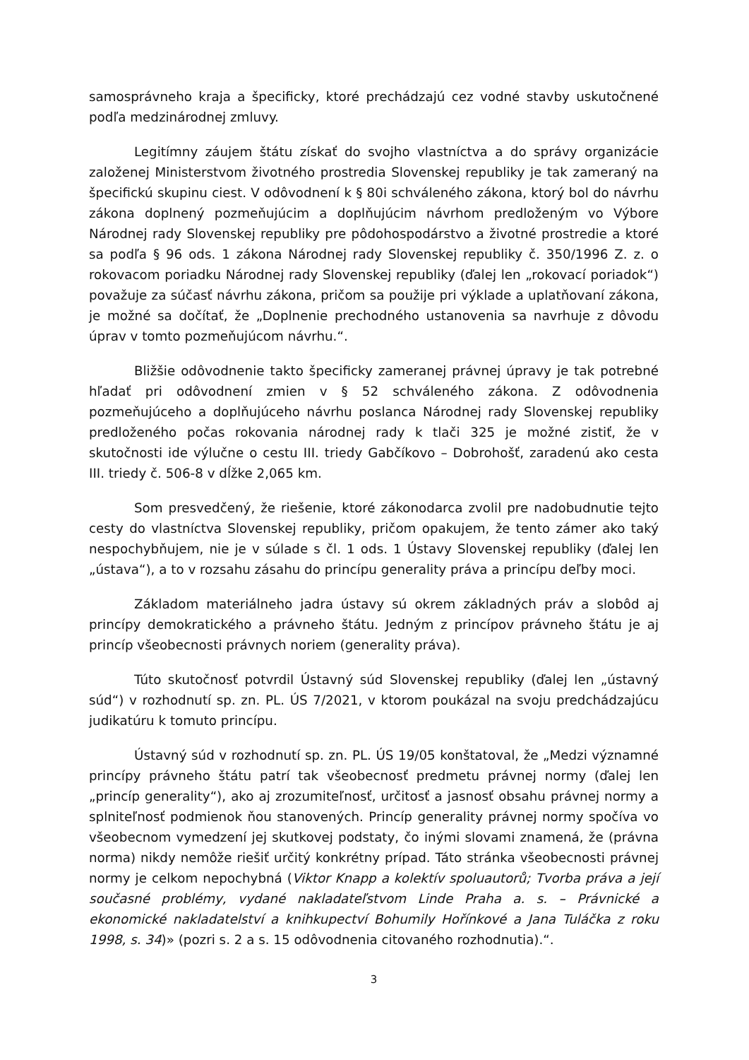samosprávneho kraja a špecificky, ktoré prechádzajú cez vodné stavby uskutočnené podľa medzinárodnej zmluvy.
Legitímny záujem štátu získať do svojho vlastníctva a do správy organizácie založenej Ministerstvom životného prostredia Slovenskej republiky je tak zameraný na špecifickú skupinu ciest. V odôvodnení k § 80i schváleného zákona, ktorý bol do návrhu zákona doplnený pozmeňujúcim a doplňujúcim návrhom predloženým vo Výbore Národnej rady Slovenskej republiky pre pôdohospodárstvo a životné prostredie a ktoré sa podľa § 96 ods. 1 zákona Národnej rady Slovenskej republiky č. 350/1996 Z. z. o rokovacom poriadku Národnej rady Slovenskej republiky (ďalej len „rokovací poriadok“) považuje za súčasť návrhu zákona, pričom sa použije pri výklade a uplatňovaní zákona, je možné sa dočítať, že „Doplnenie prechodného ustanovenia sa navrhuje z dôvodu úprav v tomto pozmeňujúcom návrhu.“.
Bližšie odôvodnenie takto špecificky zameranej právnej úpravy je tak potrebné hľadať pri odôvodnení zmien v § 52 schváleného zákona. Z odôvodnenia pozmeňujúceho a doplňujúceho návrhu poslanca Národnej rady Slovenskej republiky predloženého počas rokovania národnej rady k tlači 325 je možné zistiť, že v skutočnosti ide výlučne o cestu III. triedy Gabčíkovo – Dobrohošť, zaradenú ako cesta III. triedy č. 506-8 v dĺžke 2,065 km.
Som presvedčený, že riešenie, ktoré zákonodarca zvolil pre nadobudnutie tejto cesty do vlastníctva Slovenskej republiky, pričom opakujem, že tento zámer ako taký nespochybňujem, nie je v súlade s čl. 1 ods. 1 Ústavy Slovenskej republiky (ďalej len „ústava“), a to v rozsahu zásahu do princípu generality práva a princípu deľby moci.
Základom materiálneho jadra ústavy sú okrem základných práv a slobôd aj princípy demokratického a právneho štátu. Jedným z princípov právneho štátu je aj princíp všeobecnosti právnych noriem (generality práva).
Túto skutočnosť potvrdil Ústavný súd Slovenskej republiky (ďalej len „ústavný súd“) v rozhodnutí sp. zn. PL. ÚS 7/2021, v ktorom poukázal na svoju predchádzajúcu judikatúru k tomuto princípu.
Ústavný súd v rozhodnutí sp. zn. PL. ÚS 19/05 konštatoval, že „Medzi významné princípy právneho štátu patrí tak všeobecnosť predmetu právnej normy (ďalej len „princíp generality“), ako aj zrozumiteľnosť, určitosť a jasnosť obsahu právnej normy a splniteľnosť podmienok ňou stanovených. Princíp generality právnej normy spočíva vo všeobecnom vymedzení jej skutkovej podstaty, čo inými slovami znamená, že (právna norma) nikdy nemôže riešiť určitý konkrétny prípad. Táto stránka všeobecnosti právnej normy je celkom nepochybná (Viktor Knapp a kolektív spoluautorů; Tvorba práva a její současné problémy, vydané nakladateľstvom Linde Praha a. s. – Právnické a ekonomické nakladatelství a knihkupectví Bohumily Hořínkové a Jana Tuláčka z roku 1998, s. 34)» (pozri s. 2 a s. 15 odôvodnenia citovaného rozhodnutia).“.
3